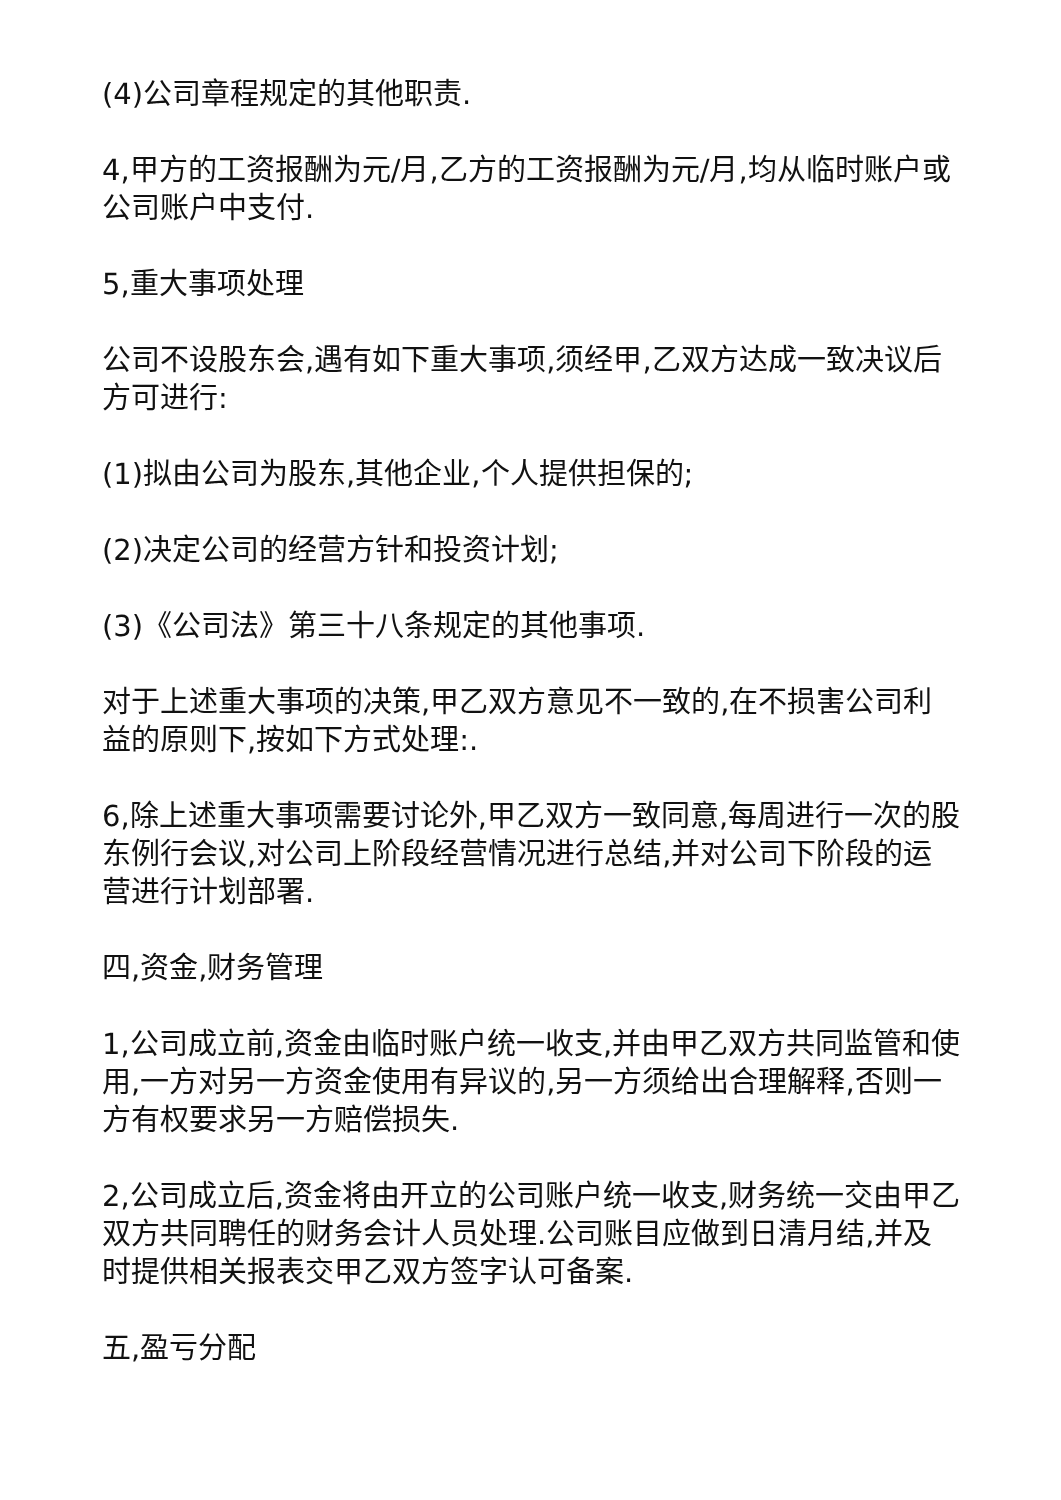(4)公司章程规定的其他职责.
4,甲方的工资报酬为元/月,乙方的工资报酬为元/月,均从临时账户或公司账户中支付.
5,重大事项处理
公司不设股东会,遇有如下重大事项,须经甲,乙双方达成一致决议后方可进行:
(1)拟由公司为股东,其他企业,个人提供担保的;
(2)决定公司的经营方针和投资计划;
(3)《公司法》第三十八条规定的其他事项.
对于上述重大事项的决策,甲乙双方意见不一致的,在不损害公司利益的原则下,按如下方式处理:.
6,除上述重大事项需要讨论外,甲乙双方一致同意,每周进行一次的股东例行会议,对公司上阶段经营情况进行总结,并对公司下阶段的运营进行计划部署.
四,资金,财务管理
1,公司成立前,资金由临时账户统一收支,并由甲乙双方共同监管和使用,一方对另一方资金使用有异议的,另一方须给出合理解释,否则一方有权要求另一方赔偿损失.
2,公司成立后,资金将由开立的公司账户统一收支,财务统一交由甲乙双方共同聘任的财务会计人员处理.公司账目应做到日清月结,并及时提供相关报表交甲乙双方签字认可备案.
五,盈亏分配